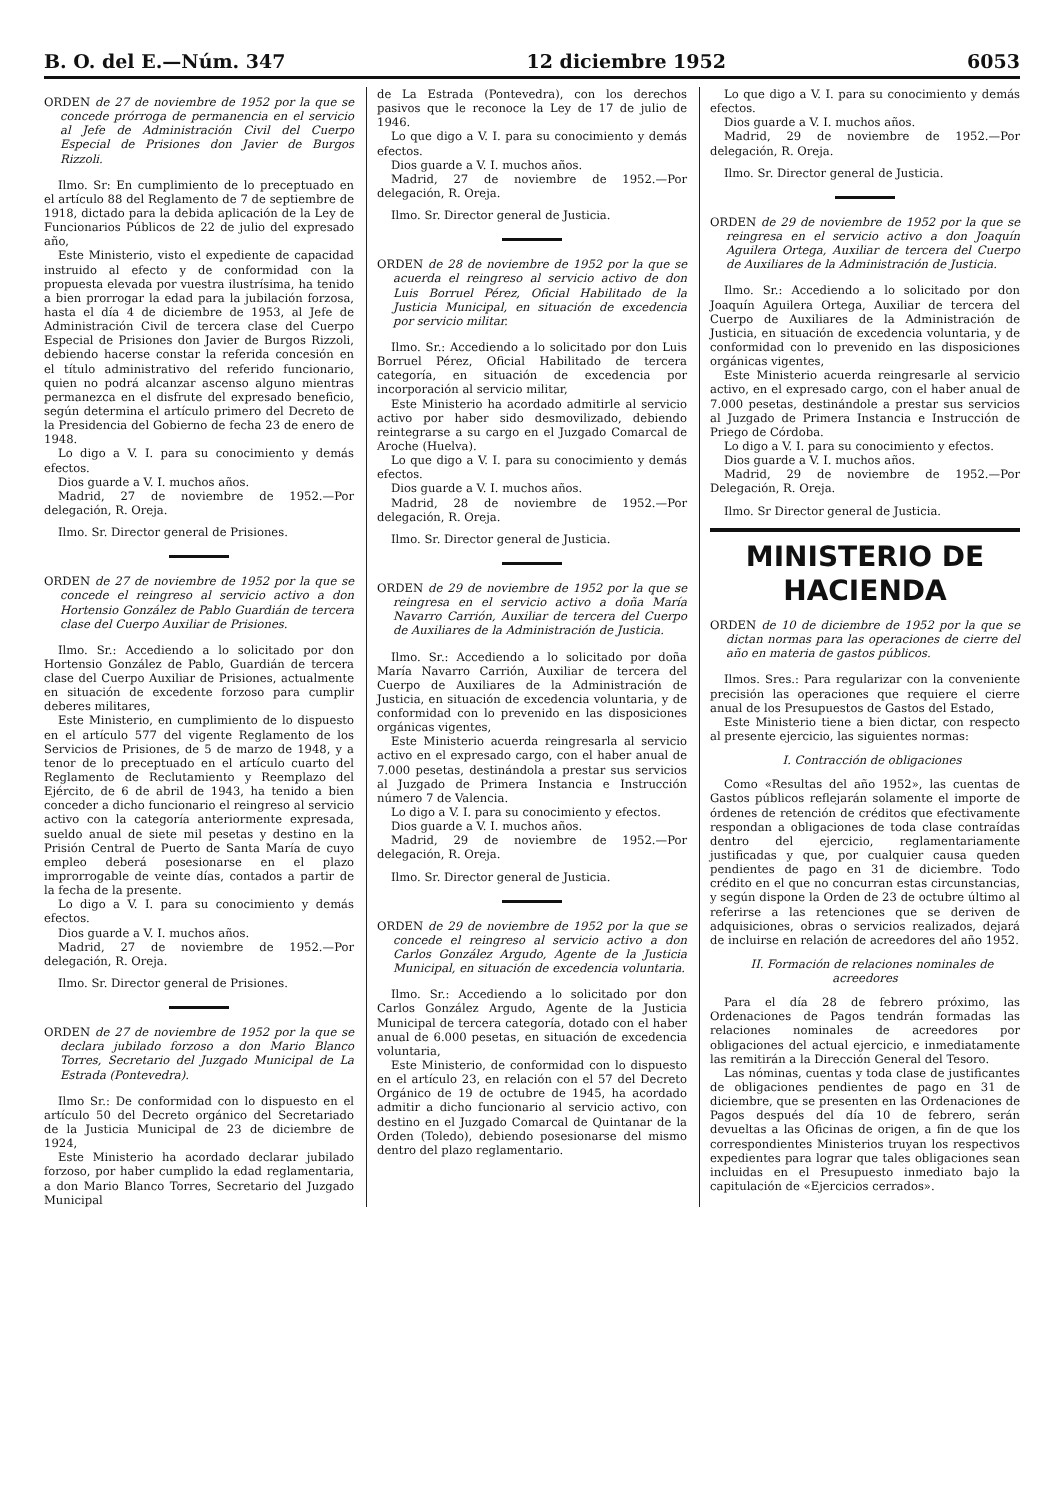B. O. del E.—Núm. 347 12 diciembre 1952 6053
ORDEN de 27 de noviembre de 1952 por la que se concede prórroga de permanencia en el servicio al Jefe de Administración Civil del Cuerpo Especial de Prisiones don Javier de Burgos Rizzoli.
Ilmo. Sr: En cumplimiento de lo preceptuado en el artículo 88 del Reglamento de 7 de septiembre de 1918, dictado para la debida aplicación de la Ley de Funcionarios Públicos de 22 de julio del expresado año,
Este Ministerio, visto el expediente de capacidad instruido al efecto y de conformidad con la propuesta elevada por vuestra ilustrísima, ha tenido a bien prorrogar la edad para la jubilación forzosa, hasta el día 4 de diciembre de 1953, al Jefe de Administración Civil de tercera clase del Cuerpo Especial de Prisiones don Javier de Burgos Rizzoli, debiendo hacerse constar la referida concesión en el título administrativo del referido funcionario, quien no podrá alcanzar ascenso alguno mientras permanezca en el disfrute del expresado beneficio, según determina el artículo primero del Decreto de la Presidencia del Gobierno de fecha 23 de enero de 1948.
Lo digo a V. I. para su conocimiento y demás efectos.
Dios guarde a V. I. muchos años.
Madrid, 27 de noviembre de 1952.—Por delegación, R. Oreja.
Ilmo. Sr. Director general de Prisiones.
ORDEN de 27 de noviembre de 1952 por la que se concede el reingreso al servicio activo a don Hortensio González de Pablo Guardián de tercera clase del Cuerpo Auxiliar de Prisiones.
Ilmo. Sr.: Accediendo a lo solicitado por don Hortensio González de Pablo, Guardián de tercera clase del Cuerpo Auxiliar de Prisiones, actualmente en situación de excedente forzoso para cumplir deberes militares,
Este Ministerio, en cumplimiento de lo dispuesto en el artículo 577 del vigente Reglamento de los Servicios de Prisiones, de 5 de marzo de 1948, y a tenor de lo preceptuado en el artículo cuarto del Reglamento de Reclutamiento y Reemplazo del Ejército, de 6 de abril de 1943, ha tenido a bien conceder a dicho funcionario el reingreso al servicio activo con la categoría anteriormente expresada, sueldo anual de siete mil pesetas y destino en la Prisión Central de Puerto de Santa María de cuyo empleo deberá posesionarse en el plazo improrrogable de veinte días, contados a partir de la fecha de la presente.
Lo digo a V. I. para su conocimiento y demás efectos.
Dios guarde a V. I. muchos años.
Madrid, 27 de noviembre de 1952.—Por delegación, R. Oreja.
Ilmo. Sr. Director general de Prisiones.
ORDEN de 27 de noviembre de 1952 por la que se declara jubilado forzoso a don Mario Blanco Torres, Secretario del Juzgado Municipal de La Estrada (Pontevedra).
Ilmo Sr.: De conformidad con lo dispuesto en el artículo 50 del Decreto orgánico del Secretariado de la Justicia Municipal de 23 de diciembre de 1924,
Este Ministerio ha acordado declarar jubilado forzoso, por haber cumplido la edad reglamentaria, a don Mario Blanco Torres, Secretario del Juzgado Municipal
de La Estrada (Pontevedra), con los derechos pasivos que le reconoce la Ley de 17 de julio de 1946.
Lo que digo a V. I. para su conocimiento y demás efectos.
Dios guarde a V. I. muchos años.
Madrid, 27 de noviembre de 1952.—Por delegación, R. Oreja.
Ilmo. Sr. Director general de Justicia.
ORDEN de 28 de noviembre de 1952 por la que se acuerda el reingreso al servicio activo de don Luis Borruel Pérez, Oficial Habilitado de la Justicia Municipal, en situación de excedencia por servicio militar.
Ilmo. Sr.: Accediendo a lo solicitado por don Luis Borruel Pérez, Oficial Habilitado de tercera categoría, en situación de excedencia por incorporación al servicio militar,
Este Ministerio ha acordado admitirle al servicio activo por haber sido desmovilizado, debiendo reintegrarse a su cargo en el Juzgado Comarcal de Aroche (Huelva).
Lo que digo a V. I. para su conocimiento y demás efectos.
Dios guarde a V. I. muchos años.
Madrid, 28 de noviembre de 1952.—Por delegación, R. Oreja.
Ilmo. Sr. Director general de Justicia.
ORDEN de 29 de noviembre de 1952 por la que se reingresa en el servicio activo a doña María Navarro Carrión, Auxiliar de tercera del Cuerpo de Auxiliares de la Administración de Justicia.
Ilmo. Sr.: Accediendo a lo solicitado por doña María Navarro Carrión, Auxiliar de tercera del Cuerpo de Auxiliares de la Administración de Justicia, en situación de excedencia voluntaria, y de conformidad con lo prevenido en las disposiciones orgánicas vigentes,
Este Ministerio acuerda reingresarla al servicio activo en el expresado cargo, con el haber anual de 7.000 pesetas, destinándola a prestar sus servicios al Juzgado de Primera Instancia e Instrucción número 7 de Valencia.
Lo digo a V. I. para su conocimiento y efectos.
Dios guarde a V. I. muchos años.
Madrid, 29 de noviembre de 1952.—Por delegación, R. Oreja.
Ilmo. Sr. Director general de Justicia.
ORDEN de 29 de noviembre de 1952 por la que se concede el reingreso al servicio activo a don Carlos González Argudo, Agente de la Justicia Municipal, en situación de excedencia voluntaria.
Ilmo. Sr.: Accediendo a lo solicitado por don Carlos González Argudo, Agente de la Justicia Municipal de tercera categoría, dotado con el haber anual de 6.000 pesetas, en situación de excedencia voluntaria,
Este Ministerio, de conformidad con lo dispuesto en el artículo 23, en relación con el 57 del Decreto Orgánico de 19 de octubre de 1945, ha acordado admitir a dicho funcionario al servicio activo, con destino en el Juzgado Comarcal de Quintanar de la Orden (Toledo), debiendo posesionarse del mismo dentro del plazo reglamentario.
Lo que digo a V. I. para su conocimiento y demás efectos.
Dios guarde a V. I. muchos años.
Madrid, 29 de noviembre de 1952.—Por delegación, R. Oreja.
Ilmo. Sr. Director general de Justicia.
ORDEN de 29 de noviembre de 1952 por la que se reingresa en el servicio activo a don Joaquín Aguilera Ortega, Auxiliar de tercera del Cuerpo de Auxiliares de la Administración de Justicia.
Ilmo. Sr.: Accediendo a lo solicitado por don Joaquín Aguilera Ortega, Auxiliar de tercera del Cuerpo de Auxiliares de la Administración de Justicia, en situación de excedencia voluntaria, y de conformidad con lo prevenido en las disposiciones orgánicas vigentes,
Este Ministerio acuerda reingresarle al servicio activo, en el expresado cargo, con el haber anual de 7.000 pesetas, destinándole a prestar sus servicios al Juzgado de Primera Instancia e Instrucción de Priego de Córdoba.
Lo digo a V. I. para su conocimiento y efectos.
Dios guarde a V. I. muchos años.
Madrid, 29 de noviembre de 1952.—Por Delegación, R. Oreja.
Ilmo. Sr Director general de Justicia.
MINISTERIO DE HACIENDA
ORDEN de 10 de diciembre de 1952 por la que se dictan normas para las operaciones de cierre del año en materia de gastos públicos.
Ilmos. Sres.: Para regularizar con la conveniente precisión las operaciones que requiere el cierre anual de los Presupuestos de Gastos del Estado,
Este Ministerio tiene a bien dictar, con respecto al presente ejercicio, las siguientes normas:
I. Contracción de obligaciones
Como «Resultas del año 1952», las cuentas de Gastos públicos reflejarán solamente el importe de órdenes de retención de créditos que efectivamente respondan a obligaciones de toda clase contraídas dentro del ejercicio, reglamentariamente justificadas y que, por cualquier causa queden pendientes de pago en 31 de diciembre. Todo crédito en el que no concurran estas circunstancias, y según dispone la Orden de 23 de octubre último al referirse a las retenciones que se deriven de adquisiciones, obras o servicios realizados, dejará de incluirse en relación de acreedores del año 1952.
II. Formación de relaciones nominales de acreedores
Para el día 28 de febrero próximo, las Ordenaciones de Pagos tendrán formadas las relaciones nominales de acreedores por obligaciones del actual ejercicio, e inmediatamente las remitirán a la Dirección General del Tesoro.
Las nóminas, cuentas y toda clase de justificantes de obligaciones pendientes de pago en 31 de diciembre, que se presenten en las Ordenaciones de Pagos después del día 10 de febrero, serán devueltas a las Oficinas de origen, a fin de que los correspondientes Ministerios truyan los respectivos expedientes para lograr que tales obligaciones sean incluidas en el Presupuesto inmediato bajo la capitulación de «Ejercicios cerrados».